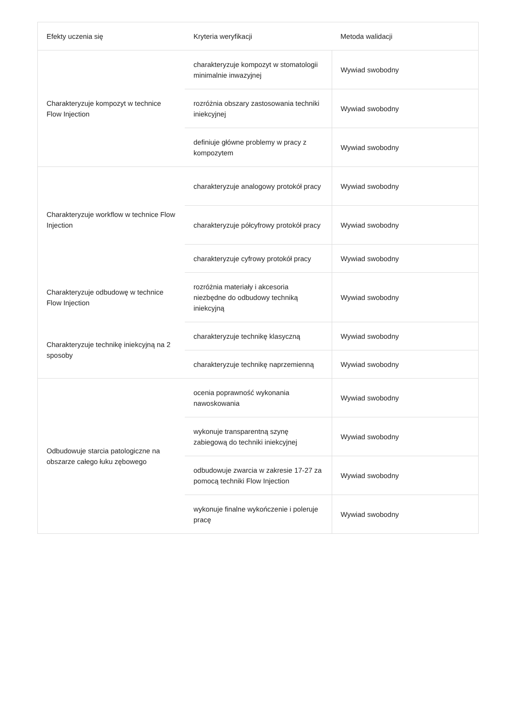| Efekty uczenia się | Kryteria weryfikacji | Metoda walidacji |
| --- | --- | --- |
| Charakteryzuje kompozyt w technice Flow Injection | charakteryzuje kompozyt w stomatologii minimalnie inwazyjnej | Wywiad swobodny |
| | rozróżnia obszary zastosowania techniki iniekcyjnej | Wywiad swobodny |
| | definiuje główne problemy w pracy z kompozytem | Wywiad swobodny |
| Charakteryzuje workflow w technice Flow Injection | charakteryzuje analogowy protokół pracy | Wywiad swobodny |
| | charakteryzuje półcyfrowy protokół pracy | Wywiad swobodny |
| | charakteryzuje cyfrowy protokół pracy | Wywiad swobodny |
| Charakteryzuje odbudowę w technice Flow Injection | rozróżnia materiały i akcesoria niezbędne do odbudowy techniką iniekcyjną | Wywiad swobodny |
| Charakteryzuje technikę iniekcyjną na 2 sposoby | charakteryzuje technikę klasyczną | Wywiad swobodny |
| | charakteryzuje technikę naprzemienną | Wywiad swobodny |
| Odbudowuje starcia patologiczne na obszarze całego łuku zębowego | ocenia poprawność wykonania nawoskowania | Wywiad swobodny |
| | wykonuje transparentną szynę zabiegową do techniki iniekcyjnej | Wywiad swobodny |
| | odbudowuje zwarcia w zakresie 17-27 za pomocą techniki Flow Injection | Wywiad swobodny |
| | wykonuje finalne wykończenie i poleruje pracę | Wywiad swobodny |